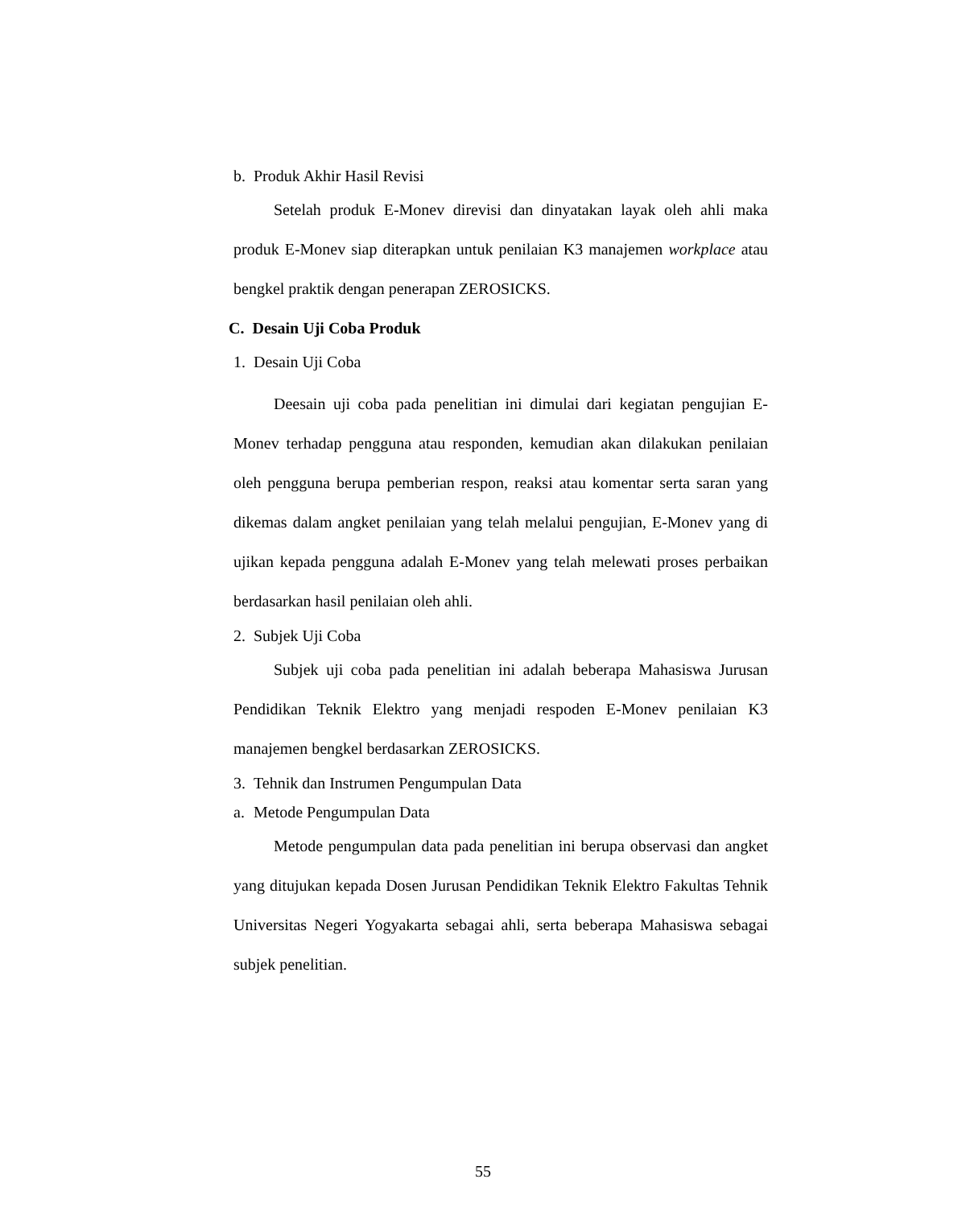b. Produk Akhir Hasil Revisi
Setelah produk E-Monev direvisi dan dinyatakan layak oleh ahli maka produk E-Monev siap diterapkan untuk penilaian K3 manajemen workplace atau bengkel praktik dengan penerapan ZEROSICKS.
C. Desain Uji Coba Produk
1. Desain Uji Coba
Deesain uji coba pada penelitian ini dimulai dari kegiatan pengujian E-Monev terhadap pengguna atau responden, kemudian akan dilakukan penilaian oleh pengguna berupa pemberian respon, reaksi atau komentar serta saran yang dikemas dalam angket penilaian yang telah melalui pengujian, E-Monev yang di ujikan kepada pengguna adalah E-Monev yang telah melewati proses perbaikan berdasarkan hasil penilaian oleh ahli.
2. Subjek Uji Coba
Subjek uji coba pada penelitian ini adalah beberapa Mahasiswa Jurusan Pendidikan Teknik Elektro yang menjadi respoden E-Monev penilaian K3 manajemen bengkel berdasarkan ZEROSICKS.
3. Tehnik dan Instrumen Pengumpulan Data
a. Metode Pengumpulan Data
Metode pengumpulan data pada penelitian ini berupa observasi dan angket yang ditujukan kepada Dosen Jurusan Pendidikan Teknik Elektro Fakultas Tehnik Universitas Negeri Yogyakarta sebagai ahli, serta beberapa Mahasiswa sebagai subjek penelitian.
55